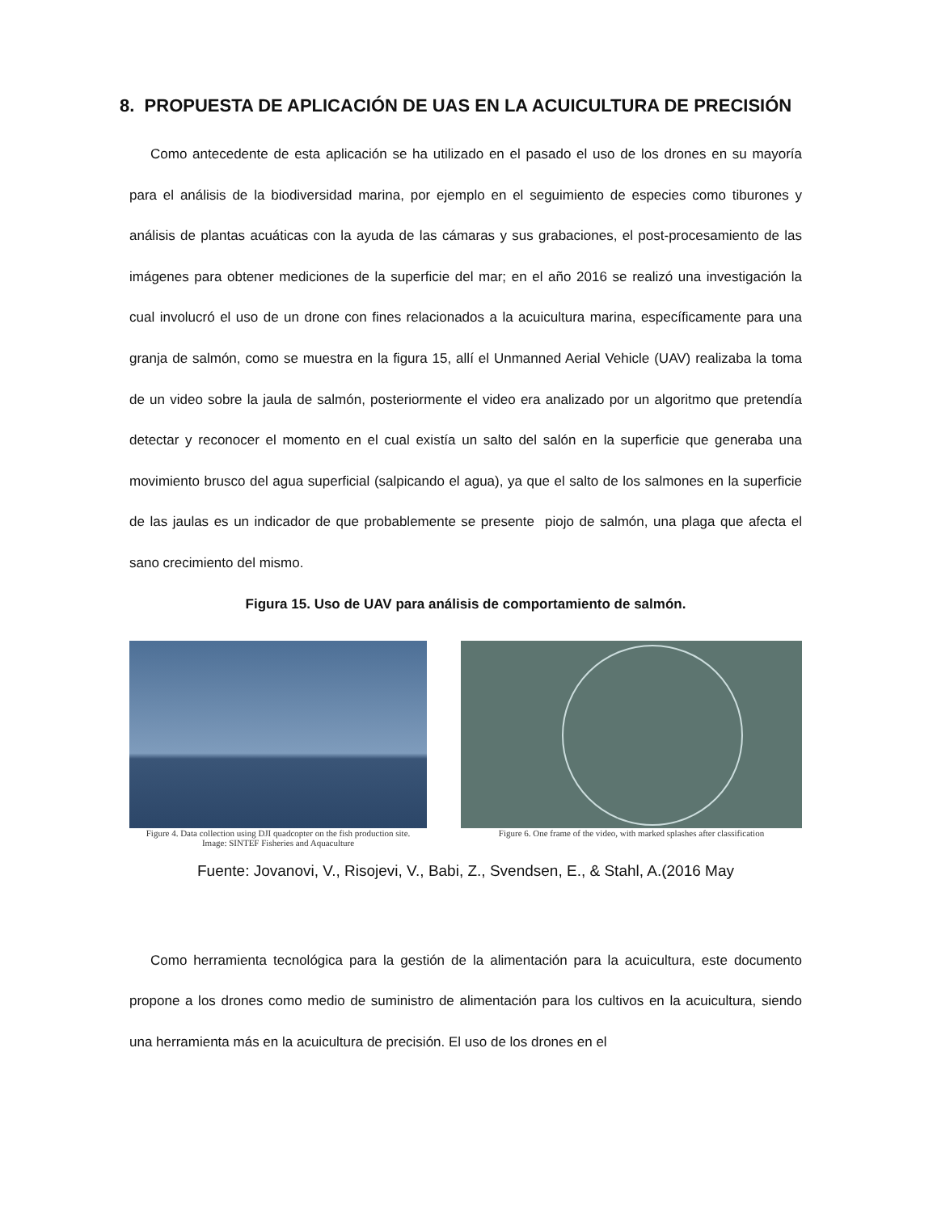8. PROPUESTA DE APLICACIÓN DE UAS EN LA ACUICULTURA DE PRECISIÓN
Como antecedente de esta aplicación se ha utilizado en el pasado el uso de los drones en su mayoría para el análisis de la biodiversidad marina, por ejemplo en el seguimiento de especies como tiburones y análisis de plantas acuáticas con la ayuda de las cámaras y sus grabaciones, el post-procesamiento de las imágenes para obtener mediciones de la superficie del mar; en el año 2016 se realizó una investigación la cual involucró el uso de un drone con fines relacionados a la acuicultura marina, específicamente para una granja de salmón, como se muestra en la figura 15, allí el Unmanned Aerial Vehicle (UAV) realizaba la toma de un video sobre la jaula de salmón, posteriormente el video era analizado por un algoritmo que pretendía detectar y reconocer el momento en el cual existía un salto del salón en la superficie que generaba una movimiento brusco del agua superficial (salpicando el agua), ya que el salto de los salmones en la superficie de las jaulas es un indicador de que probablemente se presente piojo de salmón, una plaga que afecta el sano crecimiento del mismo.
Figura 15. Uso de UAV para análisis de comportamiento de salmón.
Figure 4. Data collection using DJI quadcopter on the fish production site.
Image: SINTEF Fisheries and Aquaculture
Figure 6. One frame of the video, with marked splashes after classification
Fuente: Jovanovi, V., Risojevi, V., Babi, Z., Svendsen, E., & Stahl, A.(2016 May
Como herramienta tecnológica para la gestión de la alimentación para la acuicultura, este documento propone a los drones como medio de suministro de alimentación para los cultivos en la acuicultura, siendo una herramienta más en la acuicultura de precisión. El uso de los drones en el